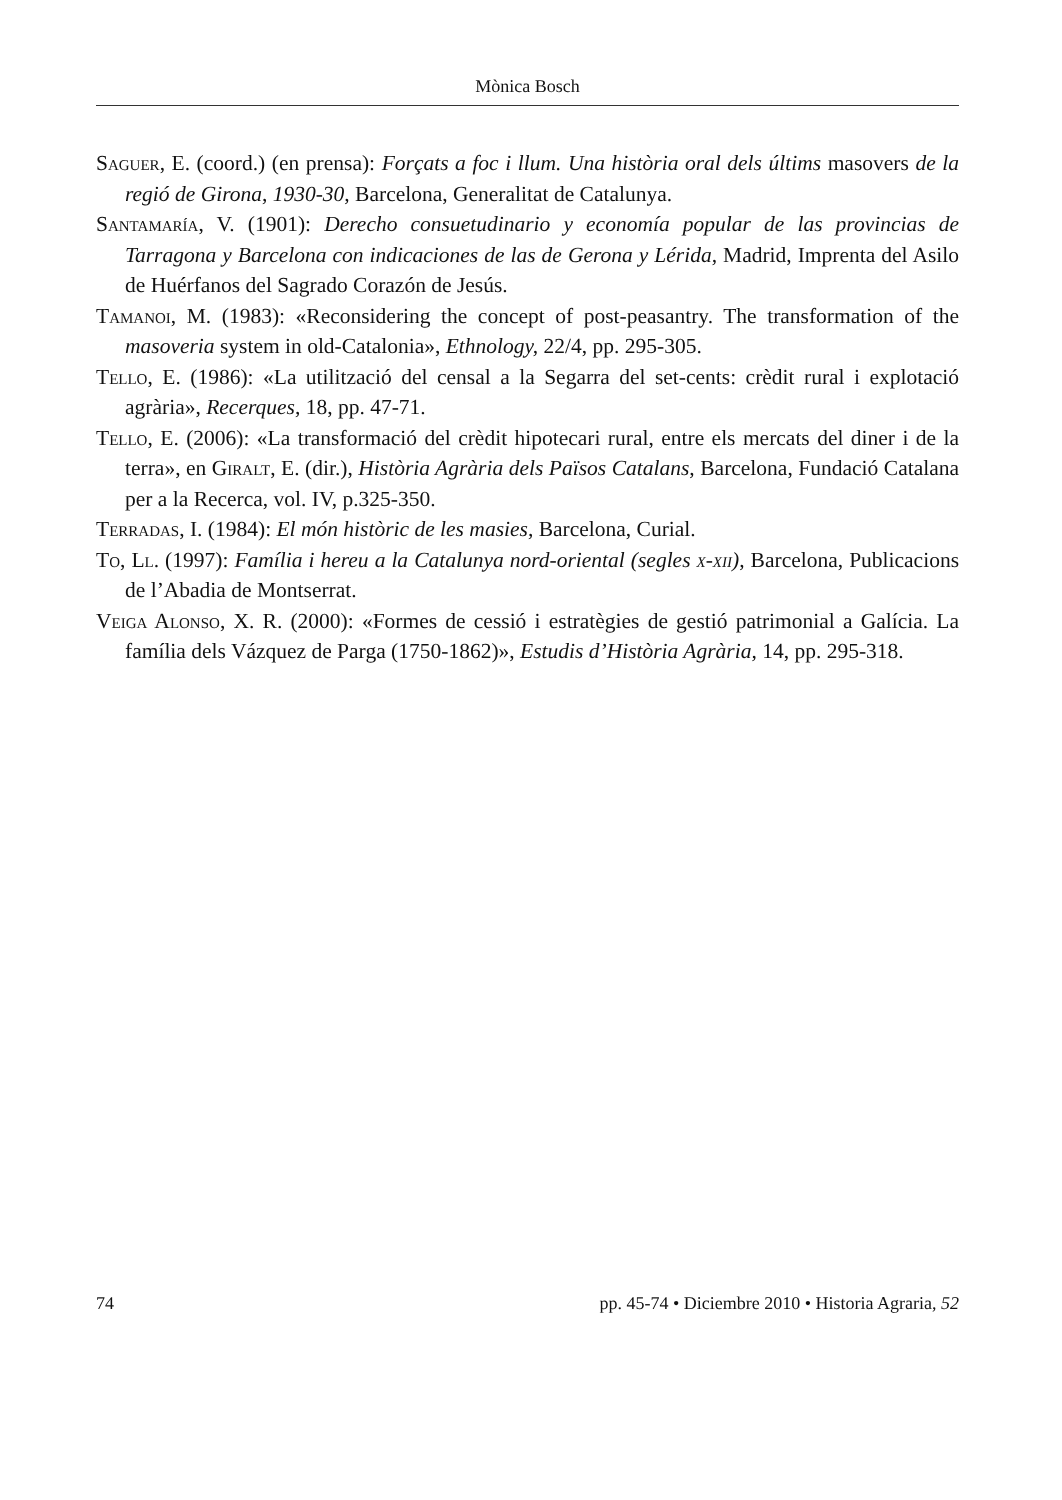Mònica Bosch
Saguer, E. (coord.) (en prensa): Forçats a foc i llum. Una història oral dels últims masovers de la regió de Girona, 1930-30, Barcelona, Generalitat de Catalunya.
Santamaría, V. (1901): Derecho consuetudinario y economía popular de las provincias de Tarragona y Barcelona con indicaciones de las de Gerona y Lérida, Madrid, Imprenta del Asilo de Huérfanos del Sagrado Corazón de Jesús.
Tamanoi, M. (1983): «Reconsidering the concept of post-peasantry. The transformation of the masoveria system in old-Catalonia», Ethnology, 22/4, pp. 295-305.
Tello, E. (1986): «La utilització del censal a la Segarra del set-cents: crèdit rural i explotació agrària», Recerques, 18, pp. 47-71.
Tello, E. (2006): «La transformació del crèdit hipotecari rural, entre els mercats del diner i de la terra», en Giralt, E. (dir.), Història Agrària dels Països Catalans, Barcelona, Fundació Catalana per a la Recerca, vol. IV, p.325-350.
Terradas, I. (1984): El món històric de les masies, Barcelona, Curial.
To, Ll. (1997): Família i hereu a la Catalunya nord-oriental (segles x-xii), Barcelona, Publicacions de l’Abadia de Montserrat.
Veiga Alonso, X. R. (2000): «Formes de cessió i estratègies de gestió patrimonial a Galícia. La família dels Vázquez de Parga (1750-1862)», Estudis d’Història Agrària, 14, pp. 295-318.
74 pp. 45-74 • Diciembre 2010 • Historia Agraria, 52